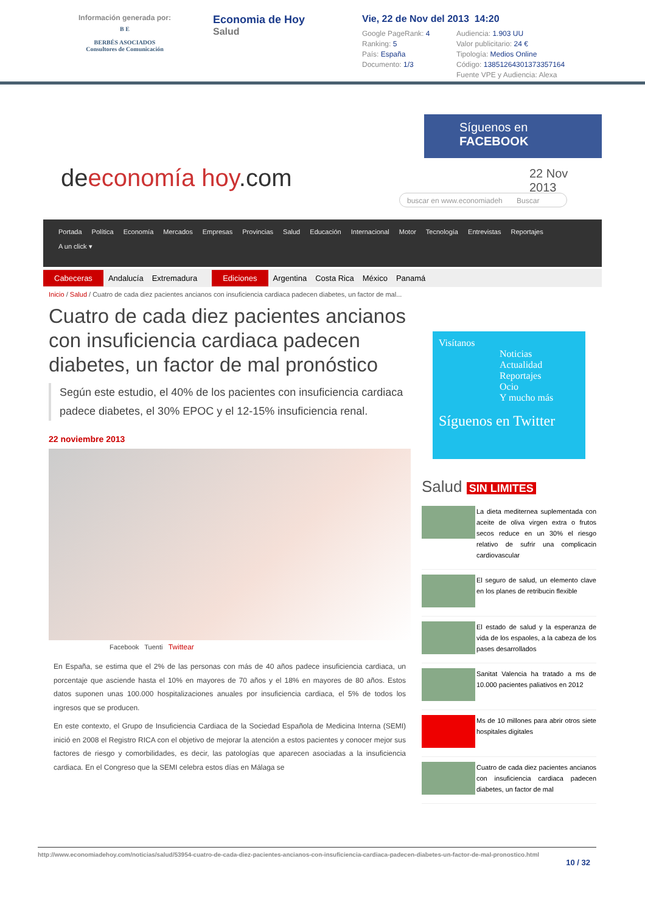Información generada por:
B E
BERBÉS ASOCIADOS
Consultores de Comunicación
Economia de Hoy
Salud
Vie, 22 de Nov del 2013 14:20
Google PageRank: 4
Audiencia: 1.903 UU
Ranking: 5
Valor publicitario: 24 €
País: España
Tipología: Medios Online
Documento: 1/3
Código: 13851264301373357164
Fuente VPE y Audiencia: Alexa
Síguenos en
FACEBOOK
deeconomía hoy.com
22 Nov
2013
buscar en www.economiadeh Buscar
Portada Política Economía Mercados Empresas Provincias Salud Educación Internacional Motor Tecnología Entrevistas Reportajes
A un click ▾
Cabeceras Andalucía Extremadura Ediciones Argentina Costa Rica México Panamá
Inicio / Salud / Cuatro de cada diez pacientes ancianos con insuficiencia cardiaca padecen diabetes, un factor de mal...
Cuatro de cada diez pacientes ancianos con insuficiencia cardiaca padecen diabetes, un factor de mal pronóstico
Según este estudio, el 40% de los pacientes con insuficiencia cardiaca padece diabetes, el 30% EPOC y el 12-15% insuficiencia renal.
22 noviembre 2013
Facebook Tuenti Twittear
En España, se estima que el 2% de las personas con más de 40 años padece insuficiencia cardiaca, un porcentaje que asciende hasta el 10% en mayores de 70 años y el 18% en mayores de 80 años. Estos datos suponen unas 100.000 hospitalizaciones anuales por insuficiencia cardiaca, el 5% de todos los ingresos que se producen.
En este contexto, el Grupo de Insuficiencia Cardiaca de la Sociedad Española de Medicina Interna (SEMI) inició en 2008 el Registro RICA con el objetivo de mejorar la atención a estos pacientes y conocer mejor sus factores de riesgo y comorbilidades, es decir, las patologías que aparecen asociadas a la insuficiencia cardiaca. En el Congreso que la SEMI celebra estos días en Málaga se
Visítanos
Noticias
Actualidad
Reportajes
Ocio
Y mucho más
Síguenos en Twitter
Salud SIN LIMITES
La dieta mediternea suplementada con aceite de oliva virgen extra o frutos secos reduce en un 30% el riesgo relativo de sufrir una complicacin cardiovascular
El seguro de salud, un elemento clave en los planes de retribucin flexible
El estado de salud y la esperanza de vida de los espaoles, a la cabeza de los pases desarrollados
Sanitat Valencia ha tratado a ms de 10.000 pacientes paliativos en 2012
Ms de 10 millones para abrir otros siete hospitales digitales
Cuatro de cada diez pacientes ancianos con insuficiencia cardiaca padecen diabetes, un factor de mal
http://www.economiadehoy.com/noticias/salud/53954-cuatro-de-cada-diez-pacientes-ancianos-con-insuficiencia-cardiaca-padecen-diabetes-un-factor-de-mal-pronostico.html
10 / 32